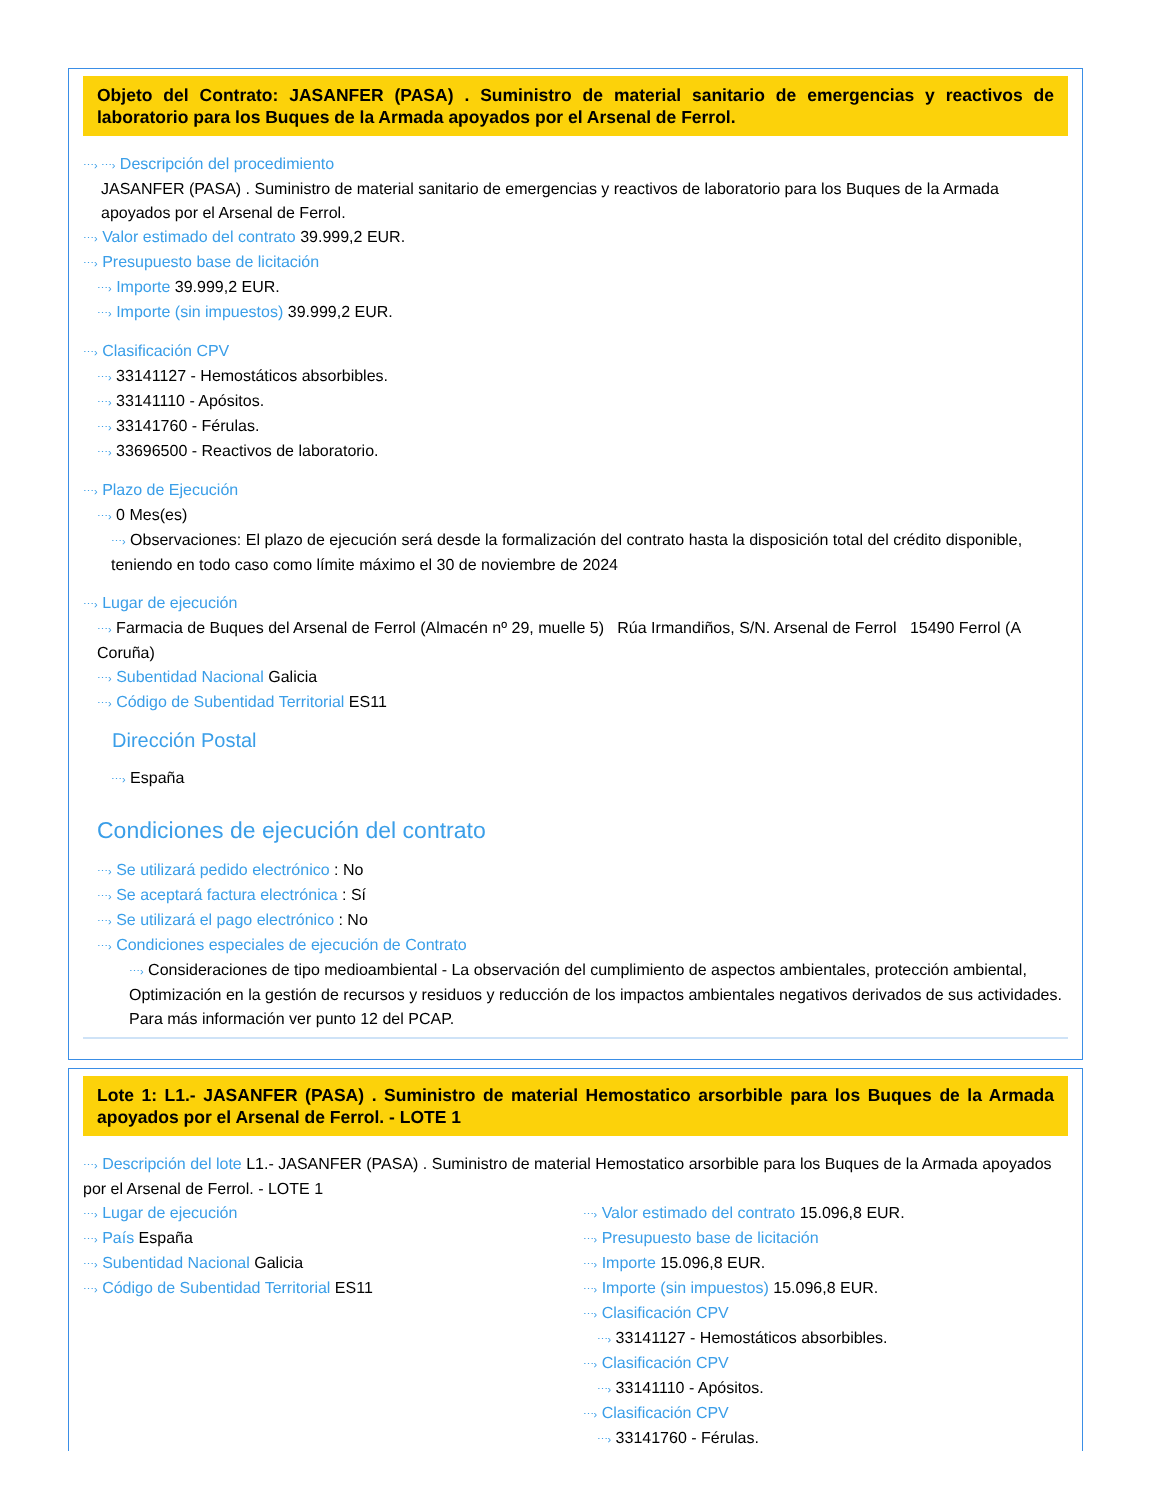Objeto del Contrato: JASANFER (PASA) . Suministro de material sanitario de emergencias y reactivos de laboratorio para los Buques de la Armada apoyados por el Arsenal de Ferrol.
⋯› ⋯› Descripción del procedimiento
JASANFER (PASA) . Suministro de material sanitario de emergencias y reactivos de laboratorio para los Buques de la Armada apoyados por el Arsenal de Ferrol.
⋯› Valor estimado del contrato 39.999,2 EUR.
⋯› Presupuesto base de licitación
⋯› Importe 39.999,2 EUR.
⋯› Importe (sin impuestos) 39.999,2 EUR.
⋯› Clasificación CPV
⋯› 33141127 - Hemostáticos absorbibles.
⋯› 33141110 - Apósitos.
⋯› 33141760 - Férulas.
⋯› 33696500 - Reactivos de laboratorio.
⋯› Plazo de Ejecución
⋯› 0 Mes(es)
⋯› Observaciones: El plazo de ejecución será desde la formalización del contrato hasta la disposición total del crédito disponible, teniendo en todo caso como límite máximo el 30 de noviembre de 2024
⋯› Lugar de ejecución
⋯› Farmacia de Buques del Arsenal de Ferrol (Almacén nº 29, muelle 5) Rúa Irmandiños, S/N. Arsenal de Ferrol 15490 Ferrol (A Coruña)
⋯› Subentidad Nacional Galicia
⋯› Código de Subentidad Territorial ES11
Dirección Postal
⋯› España
Condiciones de ejecución del contrato
⋯› Se utilizará pedido electrónico : No
⋯› Se aceptará factura electrónica : Sí
⋯› Se utilizará el pago electrónico : No
⋯› Condiciones especiales de ejecución de Contrato
⋯› Consideraciones de tipo medioambiental - La observación del cumplimiento de aspectos ambientales, protección ambiental, Optimización en la gestión de recursos y residuos y reducción de los impactos ambientales negativos derivados de sus actividades. Para más información ver punto 12 del PCAP.
Lote 1: L1.- JASANFER (PASA) . Suministro de material Hemostatico arsorbible para los Buques de la Armada apoyados por el Arsenal de Ferrol. - LOTE 1
⋯› Descripción del lote L1.- JASANFER (PASA) . Suministro de material Hemostatico arsorbible para los Buques de la Armada apoyados por el Arsenal de Ferrol. - LOTE 1
⋯› Lugar de ejecución
⋯› País España
⋯› Subentidad Nacional Galicia
⋯› Código de Subentidad Territorial ES11
⋯› Valor estimado del contrato 15.096,8 EUR.
⋯› Presupuesto base de licitación
⋯› Importe 15.096,8 EUR.
⋯› Importe (sin impuestos) 15.096,8 EUR.
⋯› Clasificación CPV
⋯› 33141127 - Hemostáticos absorbibles.
⋯› Clasificación CPV
⋯› 33141110 - Apósitos.
⋯› Clasificación CPV
⋯› 33141760 - Férulas.